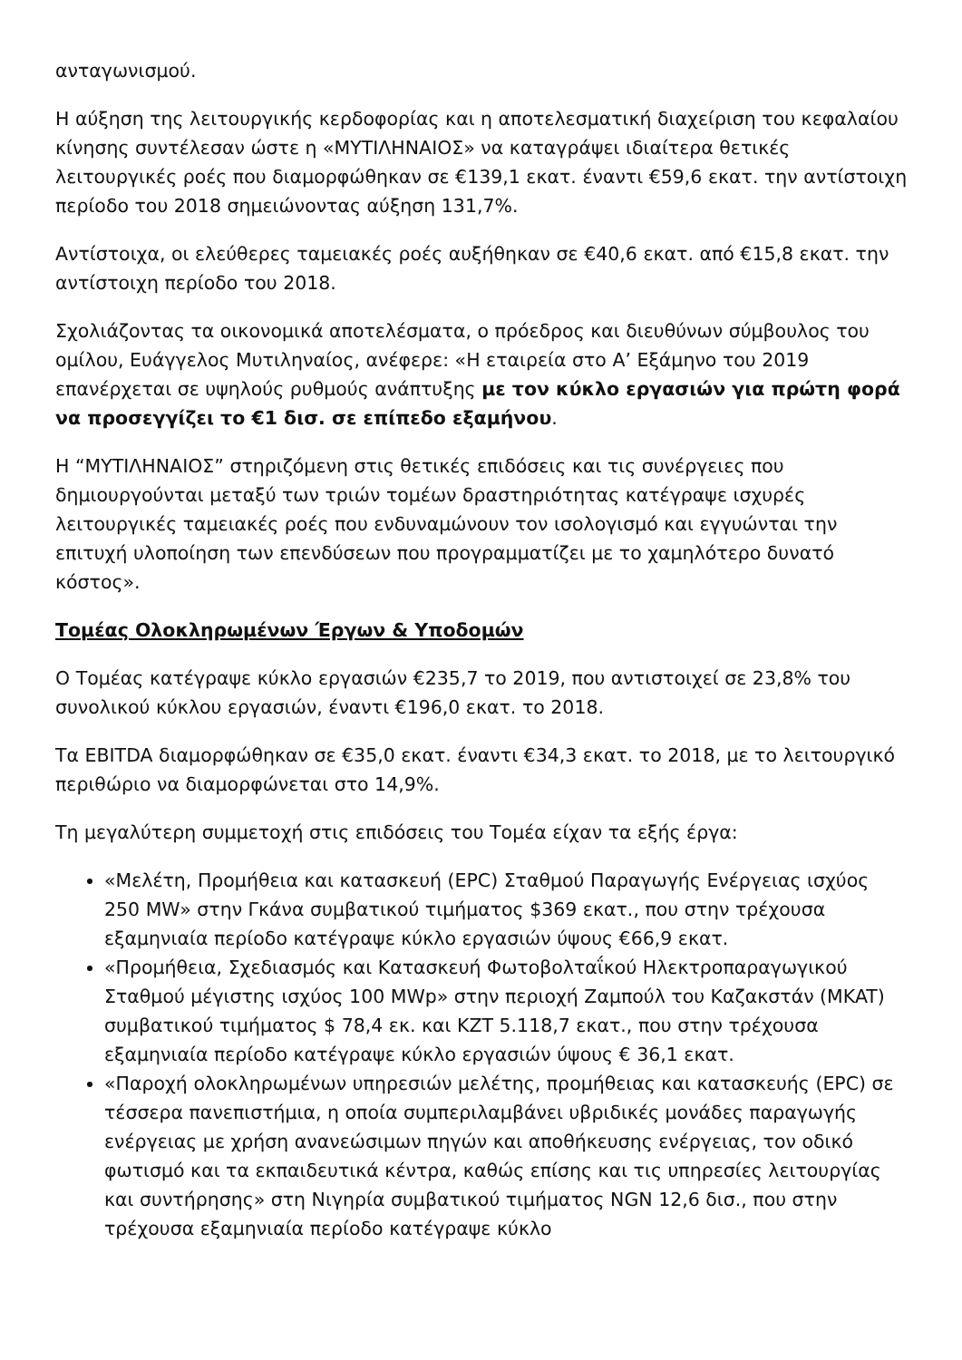ανταγωνισμού.
Η αύξηση της λειτουργικής κερδοφορίας και η αποτελεσματική διαχείριση του κεφαλαίου κίνησης συντέλεσαν ώστε η «ΜΥΤΙΛΗΝΑΙΟΣ» να καταγράψει ιδιαίτερα θετικές λειτουργικές ροές που διαμορφώθηκαν σε €139,1 εκατ. έναντι €59,6 εκατ. την αντίστοιχη περίοδο του 2018 σημειώνοντας αύξηση 131,7%.
Αντίστοιχα, οι ελεύθερες ταμειακές ροές αυξήθηκαν σε €40,6 εκατ. από €15,8 εκατ. την αντίστοιχη περίοδο του 2018.
Σχολιάζοντας τα οικονομικά αποτελέσματα, ο πρόεδρος και διευθύνων σύμβουλος του ομίλου, Ευάγγελος Μυτιληναίος, ανέφερε: «Η εταιρεία στο Α’ Εξάμηνο του 2019 επανέρχεται σε υψηλούς ρυθμούς ανάπτυξης με τον κύκλο εργασιών για πρώτη φορά να προσεγγίζει το €1 δισ. σε επίπεδο εξαμήνου.
Η “ΜΥΤΙΛΗΝΑΙΟΣ” στηριζόμενη στις θετικές επιδόσεις και τις συνέργειες που δημιουργούνται μεταξύ των τριών τομέων δραστηριότητας κατέγραψε ισχυρές λειτουργικές ταμειακές ροές που ενδυναμώνουν τον ισολογισμό και εγγυώνται την επιτυχή υλοποίηση των επενδύσεων που προγραμματίζει με το χαμηλότερο δυνατό κόστος».
Τομέας Ολοκληρωμένων Έργων & Υποδομών
Ο Τομέας κατέγραψε κύκλο εργασιών €235,7 το 2019, που αντιστοιχεί σε 23,8% του συνολικού κύκλου εργασιών, έναντι €196,0 εκατ. το 2018.
Τα EBITDA διαμορφώθηκαν σε €35,0 εκατ. έναντι €34,3 εκατ. το 2018, με το λειτουργικό περιθώριο να διαμορφώνεται στο 14,9%.
Τη μεγαλύτερη συμμετοχή στις επιδόσεις του Τομέα είχαν τα εξής έργα:
«Μελέτη, Προμήθεια και κατασκευή (EPC) Σταθμού Παραγωγής Ενέργειας ισχύος 250 MW» στην Γκάνα συμβατικού τιμήματος $369 εκατ., που στην τρέχουσα εξαμηνιαία περίοδο κατέγραψε κύκλο εργασιών ύψους €66,9 εκατ.
«Προμήθεια, Σχεδιασμός και Κατασκευή Φωτοβολταΐκού Ηλεκτροπαραγωγικού Σταθμού μέγιστης ισχύος 100 MWp» στην περιοχή Ζαμπούλ του Καζακστάν (MKAT) συμβατικού τιμήματος $ 78,4 εκ. και KZT 5.118,7 εκατ., που στην τρέχουσα εξαμηνιαία περίοδο κατέγραψε κύκλο εργασιών ύψους € 36,1 εκατ.
«Παροχή ολοκληρωμένων υπηρεσιών μελέτης, προμήθειας και κατασκευής (EPC) σε τέσσερα πανεπιστήμια, η οποία συμπεριλαμβάνει υβριδικές μονάδες παραγωγής ενέργειας με χρήση ανανεώσιμων πηγών και αποθήκευσης ενέργειας, τον οδικό φωτισμό και τα εκπαιδευτικά κέντρα, καθώς επίσης και τις υπηρεσίες λειτουργίας και συντήρησης» στη Νιγηρία συμβατικού τιμήματος NGN 12,6 δισ., που στην τρέχουσα εξαμηνιαία περίοδο κατέγραψε κύκλο